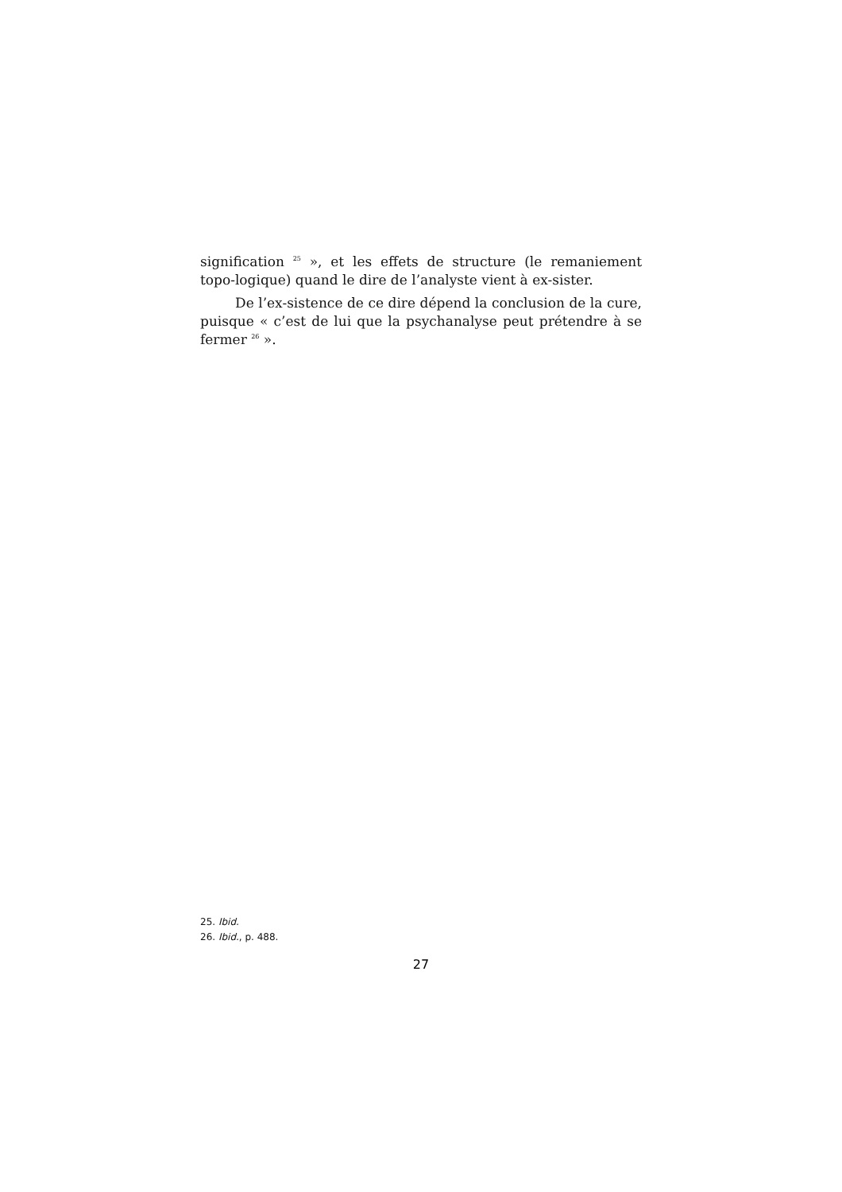signification <sup>25</sup> », et les effets de structure (le remaniement topo-logique) quand le dire de l’analyste vient à ex-sister.
De l’ex-sistence de ce dire dépend la conclusion de la cure, puisque « c’est de lui que la psychanalyse peut prétendre à se fermer <sup>26</sup> ».
25. Ibid.
26. Ibid., p. 488.
27